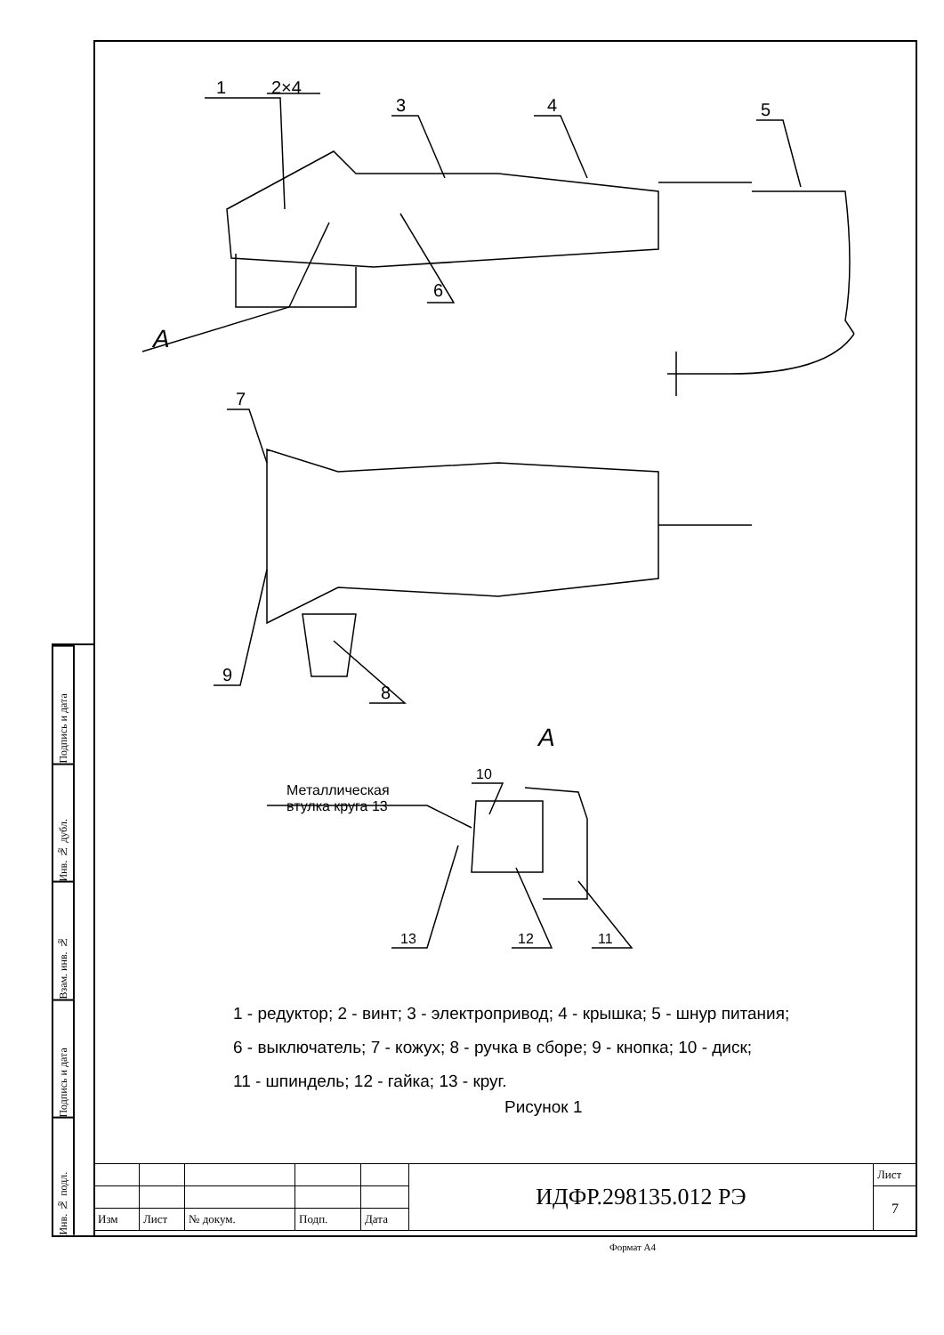1
2×4
3
4
5
6
A
7
9
8
A
10
Металлическая
втулка круга 13
13
12
11
Подпись и дата
Инв. № дубл.
Взам. инв. №
Подпись и дата
Инв. № подл.
1 - редуктор; 2 - винт; 3 - электропривод; 4 - крышка; 5 - шнур питания;
6 - выключатель; 7 - кожух; 8 - ручка в сборе; 9 - кнопка; 10 - диск;
11 - шпиндель; 12 - гайка; 13 - круг.
Рисунок 1
| | | | | | ИДФР.298135.012 РЭ | Лист |
| | | | | | | 7 |
| Изм | Лист | № докум. | Подп. | Дата | | |
Формат А4